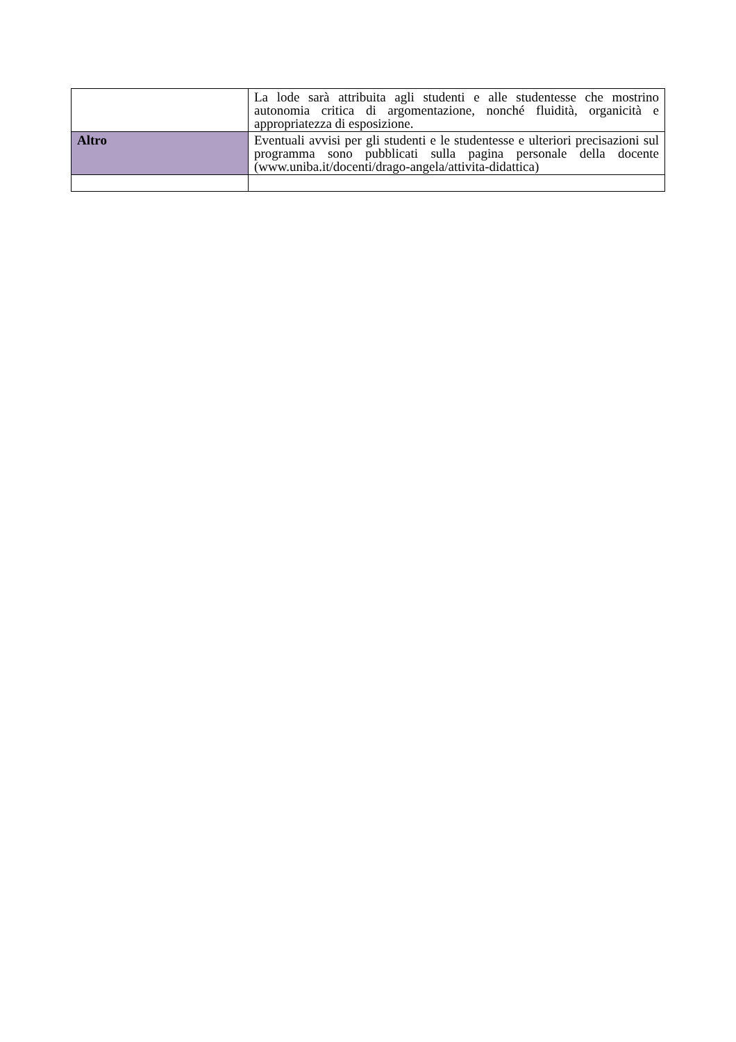| | La lode sarà attribuita agli studenti e alle studentesse che mostrino autonomia critica di argomentazione, nonché fluidità, organicità e appropriatezza di esposizione. |
| Altro | Eventuali avvisi per gli studenti e le studentesse e ulteriori precisazioni sul programma sono pubblicati sulla pagina personale della docente (www.uniba.it/docenti/drago-angela/attivita-didattica) |